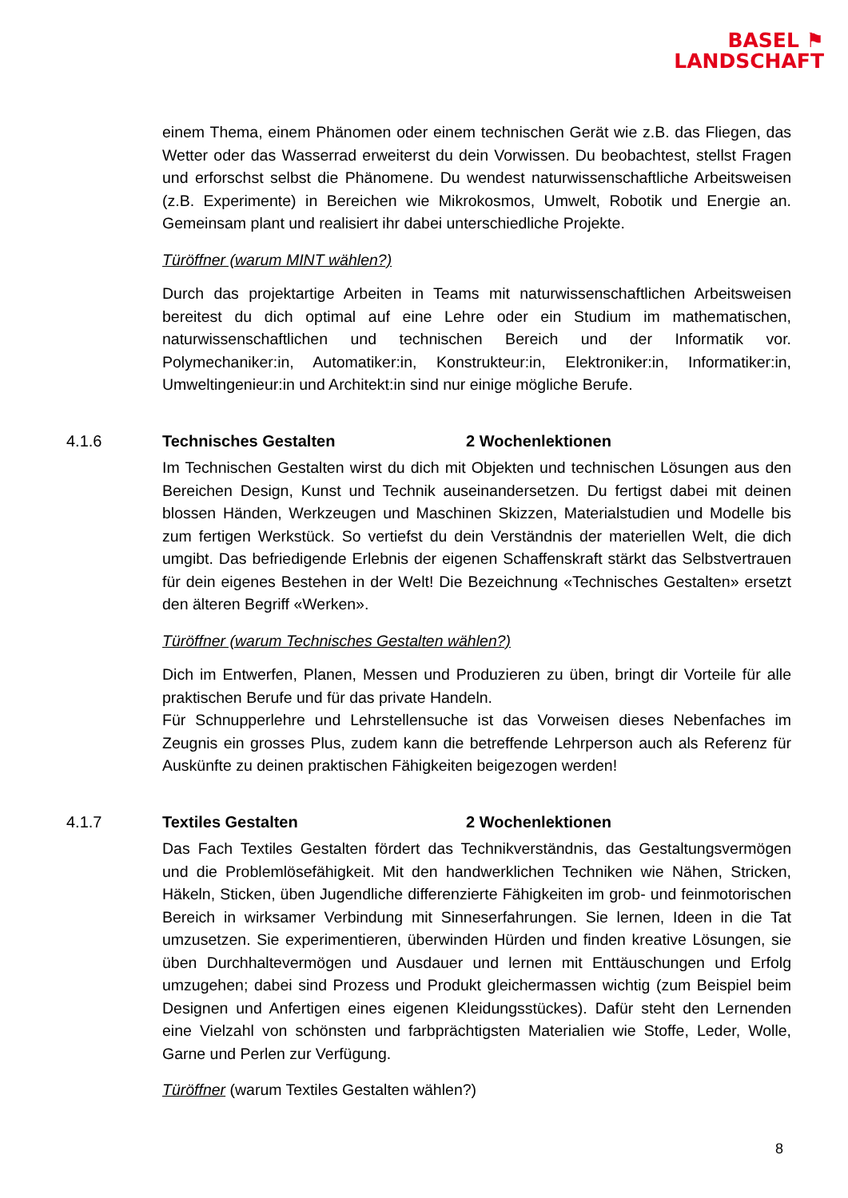BASEL ⚑
LANDSCHAFT
einem Thema, einem Phänomen oder einem technischen Gerät wie z.B. das Fliegen, das Wetter oder das Wasserrad erweiterst du dein Vorwissen. Du beobachtest, stellst Fragen und erforschst selbst die Phänomene. Du wendest naturwissenschaftliche Arbeitsweisen (z.B. Experimente) in Bereichen wie Mikrokosmos, Umwelt, Robotik und Energie an. Gemeinsam plant und realisiert ihr dabei unterschiedliche Projekte.
Türöffner (warum MINT wählen?)
Durch das projektartige Arbeiten in Teams mit naturwissenschaftlichen Arbeitsweisen bereitest du dich optimal auf eine Lehre oder ein Studium im mathematischen, naturwissenschaftlichen und technischen Bereich und der Informatik vor. Polymechaniker:in, Automatiker:in, Konstrukteur:in, Elektroniker:in, Informatiker:in, Umweltingenieur:in und Architekt:in sind nur einige mögliche Berufe.
4.1.6 Technisches Gestalten 2 Wochenlektionen
Im Technischen Gestalten wirst du dich mit Objekten und technischen Lösungen aus den Bereichen Design, Kunst und Technik auseinandersetzen. Du fertigst dabei mit deinen blossen Händen, Werkzeugen und Maschinen Skizzen, Materialstudien und Modelle bis zum fertigen Werkstück. So vertiefst du dein Verständnis der materiellen Welt, die dich umgibt. Das befriedigende Erlebnis der eigenen Schaffenskraft stärkt das Selbstvertrauen für dein eigenes Bestehen in der Welt! Die Bezeichnung «Technisches Gestalten» ersetzt den älteren Begriff «Werken».
Türöffner (warum Technisches Gestalten wählen?)
Dich im Entwerfen, Planen, Messen und Produzieren zu üben, bringt dir Vorteile für alle praktischen Berufe und für das private Handeln.
Für Schnupperlehre und Lehrstellensuche ist das Vorweisen dieses Nebenfaches im Zeugnis ein grosses Plus, zudem kann die betreffende Lehrperson auch als Referenz für Auskünfte zu deinen praktischen Fähigkeiten beigezogen werden!
4.1.7 Textiles Gestalten 2 Wochenlektionen
Das Fach Textiles Gestalten fördert das Technikverständnis, das Gestaltungsvermögen und die Problemlösefähigkeit. Mit den handwerklichen Techniken wie Nähen, Stricken, Häkeln, Sticken, üben Jugendliche differenzierte Fähigkeiten im grob- und feinmotorischen Bereich in wirksamer Verbindung mit Sinneserfahrungen. Sie lernen, Ideen in die Tat umzusetzen. Sie experimentieren, überwinden Hürden und finden kreative Lösungen, sie üben Durchhaltevermögen und Ausdauer und lernen mit Enttäuschungen und Erfolg umzugehen; dabei sind Prozess und Produkt gleichermassen wichtig (zum Beispiel beim Designen und Anfertigen eines eigenen Kleidungsstückes). Dafür steht den Lernenden eine Vielzahl von schönsten und farbprächtigsten Materialien wie Stoffe, Leder, Wolle, Garne und Perlen zur Verfügung.
Türöffner (warum Textiles Gestalten wählen?)
8